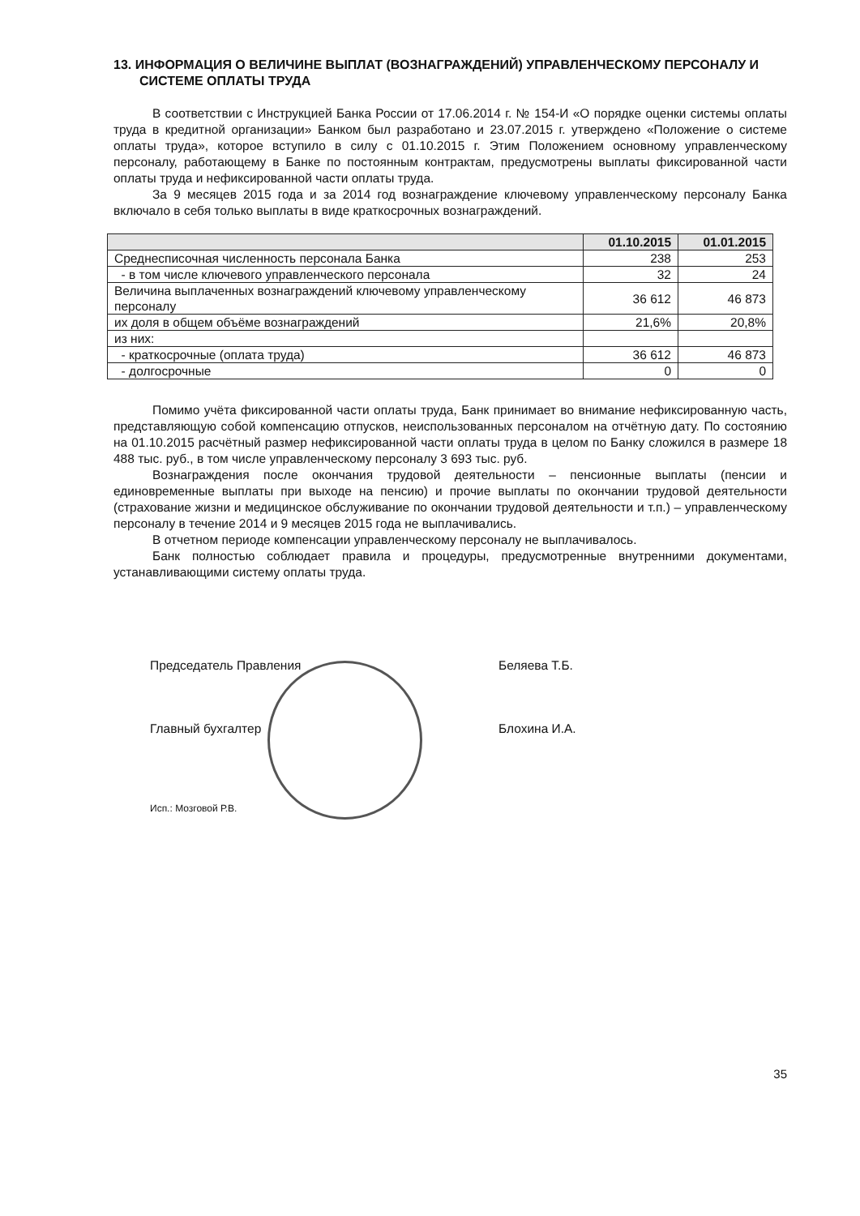13. ИНФОРМАЦИЯ О ВЕЛИЧИНЕ ВЫПЛАТ (ВОЗНАГРАЖДЕНИЙ) УПРАВЛЕНЧЕСКОМУ ПЕРСОНАЛУ И СИСТЕМЕ ОПЛАТЫ ТРУДА
В соответствии с Инструкцией Банка России от 17.06.2014 г. № 154-И «О порядке оценки системы оплаты труда в кредитной организации» Банком был разработано и 23.07.2015 г. утверждено «Положение о системе оплаты труда», которое вступило в силу с 01.10.2015 г. Этим Положением основному управленческому персоналу, работающему в Банке по постоянным контрактам, предусмотрены выплаты фиксированной части оплаты труда и нефиксированной части оплаты труда.
За 9 месяцев 2015 года и за 2014 год вознаграждение ключевому управленческому персоналу Банка включало в себя только выплаты в виде краткосрочных вознаграждений.
| | 01.10.2015 | 01.01.2015 |
| --- | --- | --- |
| Среднесписочная численность персонала Банка | 238 | 253 |
| - в том числе ключевого управленческого персонала | 32 | 24 |
| Величина выплаченных вознаграждений ключевому управленческому персоналу | 36 612 | 46 873 |
| их доля в общем объёме вознаграждений | 21,6% | 20,8% |
| из них: | | |
| - краткосрочные (оплата труда) | 36 612 | 46 873 |
| - долгосрочные | 0 | 0 |
Помимо учёта фиксированной части оплаты труда, Банк принимает во внимание нефиксированную часть, представляющую собой компенсацию отпусков, неиспользованных персоналом на отчётную дату. По состоянию на 01.10.2015 расчётный размер нефиксированной части оплаты труда в целом по Банку сложился в размере 18 488 тыс. руб., в том числе управленческому персоналу 3 693 тыс. руб.
Вознаграждения после окончания трудовой деятельности – пенсионные выплаты (пенсии и единовременные выплаты при выходе на пенсию) и прочие выплаты по окончании трудовой деятельности (страхование жизни и медицинское обслуживание по окончании трудовой деятельности и т.п.) – управленческому персоналу в течение 2014 и 9 месяцев 2015 года не выплачивались.
В отчетном периоде компенсации управленческому персоналу не выплачивалось.
Банк полностью соблюдает правила и процедуры, предусмотренные внутренними документами, устанавливающими систему оплаты труда.
Председатель Правления Беляева Т.Б.
Главный бухгалтер Блохина И.А.
Исп.: Мозговой Р.В.
35